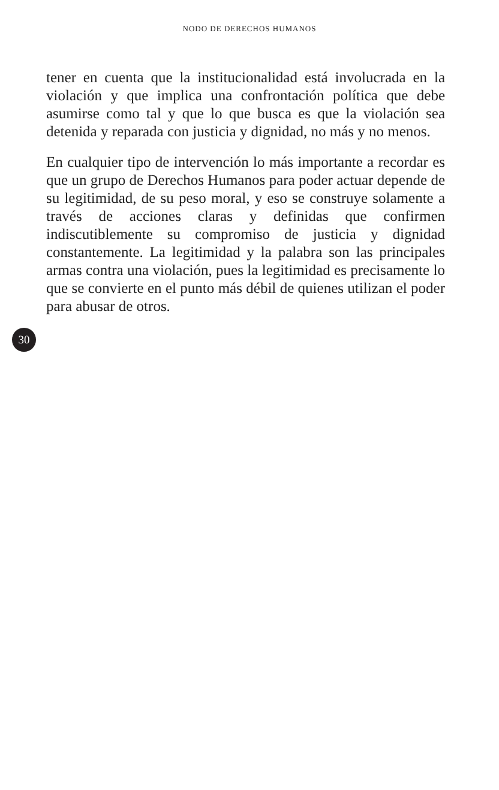NODO DE DERECHOS HUMANOS
tener en cuenta que la institucionalidad está involucrada en la violación y que implica una confrontación política que debe asumirse como tal y que lo que busca es que la violación sea detenida y reparada con justicia y dignidad, no más y no menos.
En cualquier tipo de intervención lo más importante a recordar es que un grupo de Derechos Humanos para poder actuar depende de su legitimidad, de su peso moral, y eso se construye solamente a través de acciones claras y definidas que confirmen indiscutiblemente su compromiso de justicia y dignidad constantemente. La legitimidad y la palabra son las principales armas contra una violación, pues la legitimidad es precisamente lo que se convierte en el punto más débil de quienes utilizan el poder para abusar de otros.
30